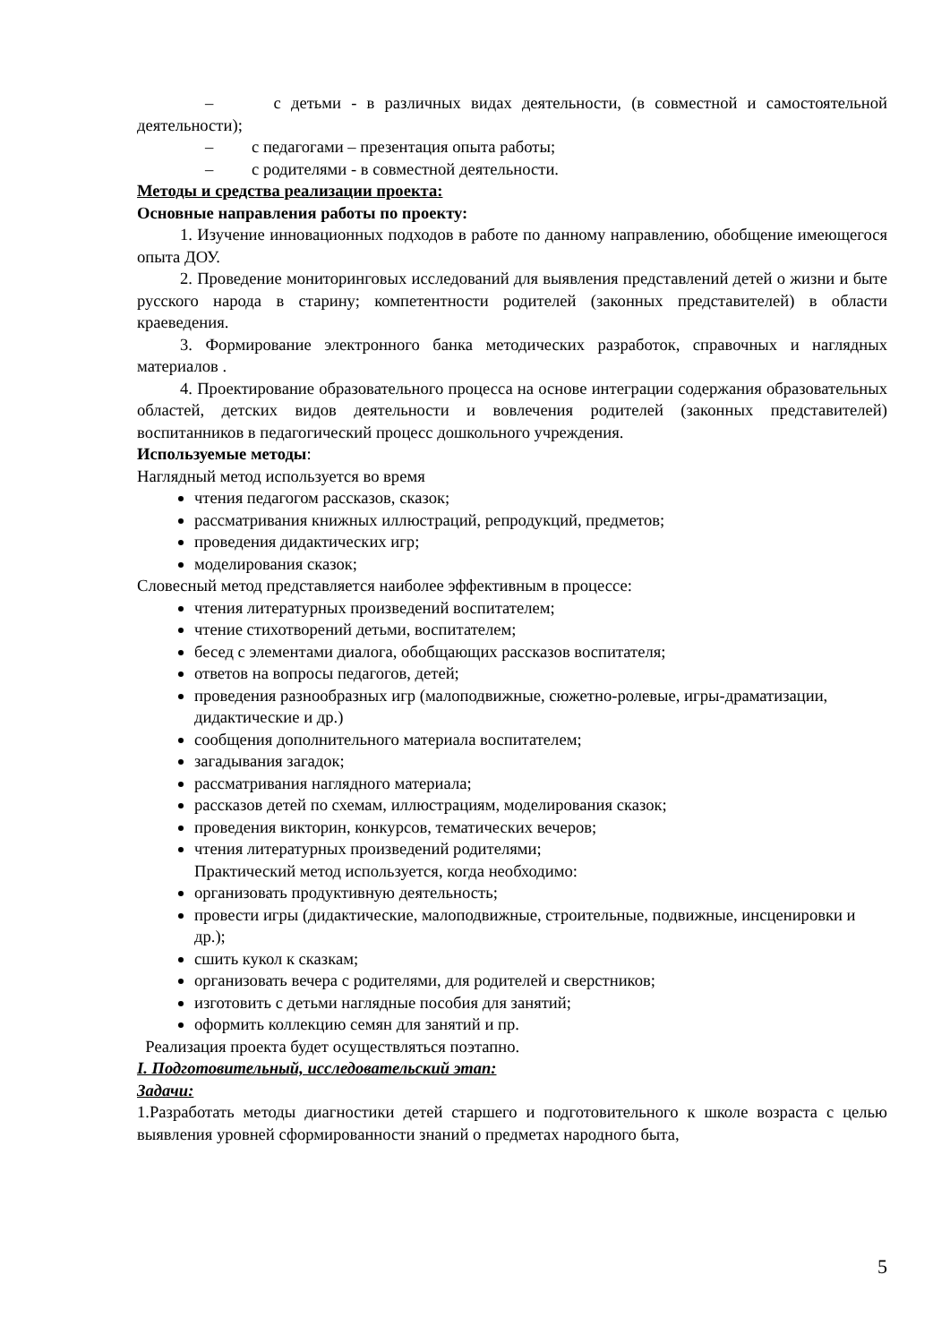– с детьми - в различных видах деятельности, (в совместной и самостоятельной деятельности);
– с педагогами – презентация опыта работы;
– с родителями - в совместной деятельности.
Методы и средства реализации проекта:
Основные направления работы по проекту:
1. Изучение инновационных подходов в работе по данному направлению, обобщение имеющегося опыта ДОУ.
2. Проведение мониторинговых исследований для выявления представлений детей о жизни и быте русского народа в старину; компетентности родителей (законных представителей) в области краеведения.
3. Формирование электронного банка методических разработок, справочных и наглядных материалов .
4. Проектирование образовательного процесса на основе интеграции содержания образовательных областей, детских видов деятельности и вовлечения родителей (законных представителей) воспитанников в педагогический процесс дошкольного учреждения.
Используемые методы:
Наглядный метод используется во время
чтения педагогом рассказов, сказок;
рассматривания книжных иллюстраций, репродукций, предметов;
проведения дидактических игр;
моделирования сказок;
Словесный метод представляется наиболее эффективным в процессе:
чтения литературных произведений воспитателем;
чтение стихотворений детьми, воспитателем;
бесед с элементами диалога, обобщающих рассказов воспитателя;
ответов на вопросы педагогов, детей;
проведения разнообразных игр (малоподвижные, сюжетно-ролевые, игры-драматизации, дидактические и др.)
сообщения дополнительного материала воспитателем;
загадывания загадок;
рассматривания наглядного материала;
рассказов детей по схемам, иллюстрациям, моделирования сказок;
проведения викторин, конкурсов, тематических вечеров;
чтения литературных произведений родителями;
Практический метод используется, когда необходимо:
организовать продуктивную деятельность;
провести игры (дидактические, малоподвижные, строительные, подвижные, инсценировки и др.);
сшить кукол к сказкам;
организовать вечера с родителями, для родителей и сверстников;
изготовить с детьми наглядные пособия для занятий;
оформить коллекцию семян для занятий и пр.
Реализация проекта будет осуществляться поэтапно.
I. Подготовительный, исследовательский этап:
Задачи:
1.Разработать методы диагностики детей старшего и подготовительного к школе возраста с целью выявления уровней сформированности знаний о предметах народного быта,
5